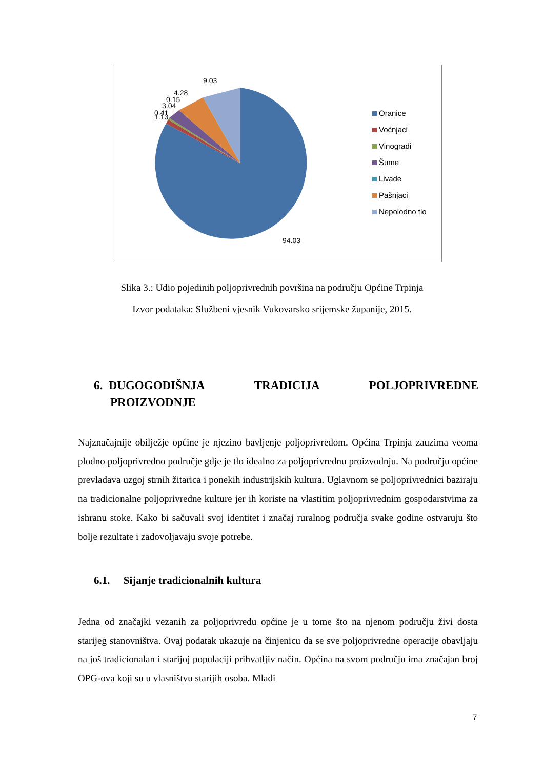9.03
4.28
0.15
3.04
0.41
1.13
94.03
Oranice
Voćnjaci
Vinogradi
Šume
Livade
Pašnjaci
Nepolodno tlo
Slika 3.: Udio pojedinih poljoprivrednih površina na području Općine Trpinja
Izvor podataka: Službeni vjesnik Vukovarsko srijemske županije, 2015.
6. DUGOGODIŠNJA TRADICIJA POLJOPRIVREDNE
PROIZVODNJE
Najznačajnije obilježje općine je njezino bavljenje poljoprivredom. Općina Trpinja zauzima veoma plodno poljoprivredno područje gdje je tlo idealno za poljoprivrednu proizvodnju. Na području općine prevladava uzgoj strnih žitarica i ponekih industrijskih kultura. Uglavnom se poljoprivrednici baziraju na tradicionalne poljoprivredne kulture jer ih koriste na vlastitim poljoprivrednim gospodarstvima za ishranu stoke. Kako bi sačuvali svoj identitet i značaj ruralnog područja svake godine ostvaruju što bolje rezultate i zadovoljavaju svoje potrebe.
6.1. Sijanje tradicionalnih kultura
Jedna od značajki vezanih za poljoprivredu općine je u tome što na njenom području živi dosta starijeg stanovništva. Ovaj podatak ukazuje na činjenicu da se sve poljoprivredne operacije obavljaju na još tradicionalan i starijoj populaciji prihvatljiv način. Općina na svom području ima značajan broj OPG-ova koji su u vlasništvu starijih osoba. Mlađi
7